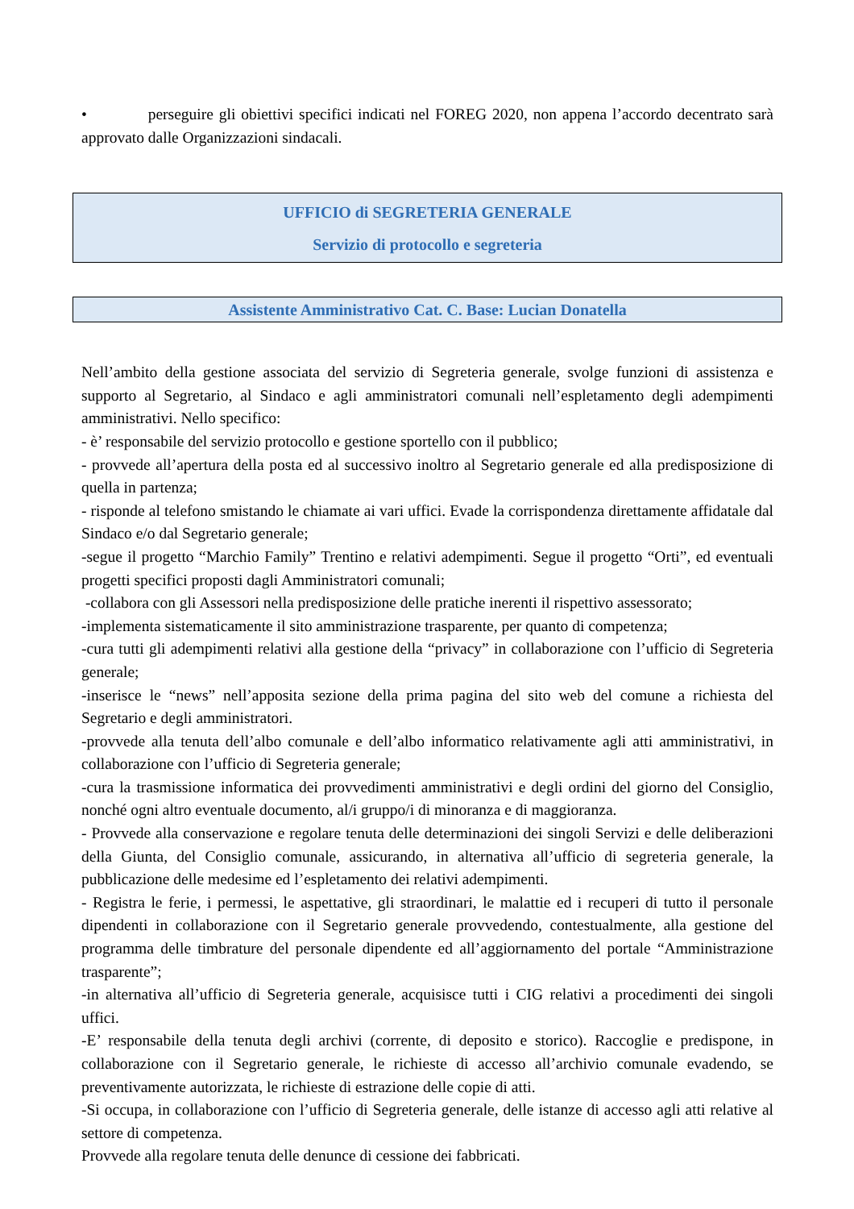• perseguire gli obiettivi specifici indicati nel FOREG 2020, non appena l’accordo decentrato sarà approvato dalle Organizzazioni sindacali.
UFFICIO di SEGRETERIA GENERALE
Servizio di protocollo e segreteria
Assistente Amministrativo Cat. C. Base: Lucian Donatella
Nell’ambito della gestione associata del servizio di Segreteria generale, svolge funzioni di assistenza e supporto al Segretario, al Sindaco e agli amministratori comunali nell’espletamento degli adempimenti amministrativi. Nello specifico:
- è’ responsabile del servizio protocollo e gestione sportello con il pubblico;
- provvede all’apertura della posta ed al successivo inoltro al Segretario generale ed alla predisposizione di quella in partenza;
- risponde al telefono smistando le chiamate ai vari uffici. Evade la corrispondenza direttamente affidatale dal Sindaco e/o dal Segretario generale;
-segue il progetto “Marchio Family” Trentino e relativi adempimenti. Segue il progetto “Orti”, ed eventuali progetti specifici proposti dagli Amministratori comunali;
-collabora con gli Assessori nella predisposizione delle pratiche inerenti il rispettivo assessorato;
-implementa sistematicamente il sito amministrazione trasparente, per quanto di competenza;
-cura tutti gli adempimenti relativi alla gestione della “privacy” in collaborazione con l’ufficio di Segreteria generale;
-inserisce le “news” nell’apposita sezione della prima pagina del sito web del comune a richiesta del Segretario e degli amministratori.
-provvede alla tenuta dell’albo comunale e dell’albo informatico relativamente agli atti amministrativi, in collaborazione con l’ufficio di Segreteria generale;
-cura la trasmissione informatica dei provvedimenti amministrativi e degli ordini del giorno del Consiglio, nonché ogni altro eventuale documento, al/i gruppo/i di minoranza e di maggioranza.
- Provvede alla conservazione e regolare tenuta delle determinazioni dei singoli Servizi e delle deliberazioni della Giunta, del Consiglio comunale, assicurando, in alternativa all’ufficio di segreteria generale, la pubblicazione delle medesime ed l’espletamento dei relativi adempimenti.
- Registra le ferie, i permessi, le aspettative, gli straordinari, le malattie ed i recuperi di tutto il personale dipendenti in collaborazione con il Segretario generale provvedendo, contestualmente, alla gestione del programma delle timbrature del personale dipendente ed all’aggiornamento del portale “Amministrazione trasparente”;
-in alternativa all’ufficio di Segreteria generale, acquisisce tutti i CIG relativi a procedimenti dei singoli uffici.
-E’ responsabile della tenuta degli archivi (corrente, di deposito e storico). Raccoglie e predispone, in collaborazione con il Segretario generale, le richieste di accesso all’archivio comunale evadendo, se preventivamente autorizzata, le richieste di estrazione delle copie di atti.
-Si occupa, in collaborazione con l’ufficio di Segreteria generale, delle istanze di accesso agli atti relative al settore di competenza.
Provvede alla regolare tenuta delle denunce di cessione dei fabbricati.